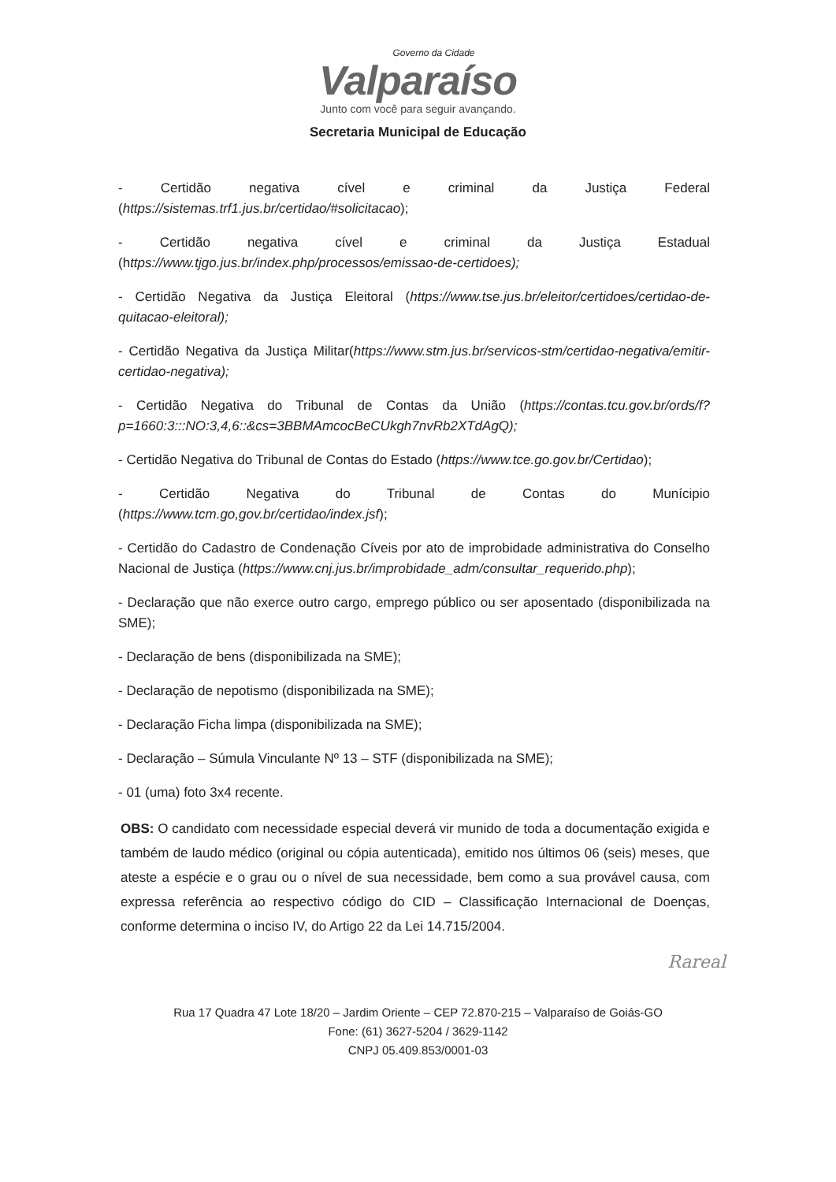Governo da Cidade
Valparaíso
Junto com você para seguir avançando.
Secretaria Municipal de Educação
- Certidão negativa cível e criminal da Justiça Federal (https://sistemas.trf1.jus.br/certidao/#solicitacao);
- Certidão negativa cível e criminal da Justiça Estadual (https://www.tjgo.jus.br/index.php/processos/emissao-de-certidoes);
- Certidão Negativa da Justiça Eleitoral (https://www.tse.jus.br/eleitor/certidoes/certidao-de-quitacao-eleitoral);
- Certidão Negativa da Justiça Militar(https://www.stm.jus.br/servicos-stm/certidao-negativa/emitir-certidao-negativa);
- Certidão Negativa do Tribunal de Contas da União (https://contas.tcu.gov.br/ords/f?p=1660:3:::NO:3,4,6::&cs=3BBMAmcocBeCUkgh7nvRb2XTdAgQ);
- Certidão Negativa do Tribunal de Contas do Estado (https://www.tce.go.gov.br/Certidao);
- Certidão Negativa do Tribunal de Contas do Munícipio (https://www.tcm.go,gov.br/certidao/index.jsf);
- Certidão do Cadastro de Condenação Cíveis por ato de improbidade administrativa do Conselho Nacional de Justiça (https://www.cnj.jus.br/improbidade_adm/consultar_requerido.php);
- Declaração que não exerce outro cargo, emprego público ou ser aposentado (disponibilizada na SME);
- Declaração de bens (disponibilizada na SME);
- Declaração de nepotismo (disponibilizada na SME);
- Declaração Ficha limpa (disponibilizada na SME);
- Declaração – Súmula Vinculante Nº 13 – STF (disponibilizada na SME);
- 01 (uma) foto 3x4 recente.
OBS: O candidato com necessidade especial deverá vir munido de toda a documentação exigida e também de laudo médico (original ou cópia autenticada), emitido nos últimos 06 (seis) meses, que ateste a espécie e o grau ou o nível de sua necessidade, bem como a sua provável causa, com expressa referência ao respectivo código do CID – Classificação Internacional de Doenças, conforme determina o inciso IV, do Artigo 22 da Lei 14.715/2004.
Rareal
Rua 17 Quadra 47 Lote 18/20 – Jardim Oriente – CEP 72.870-215 – Valparaíso de Goiás-GO
Fone: (61) 3627-5204 / 3629-1142
CNPJ 05.409.853/0001-03